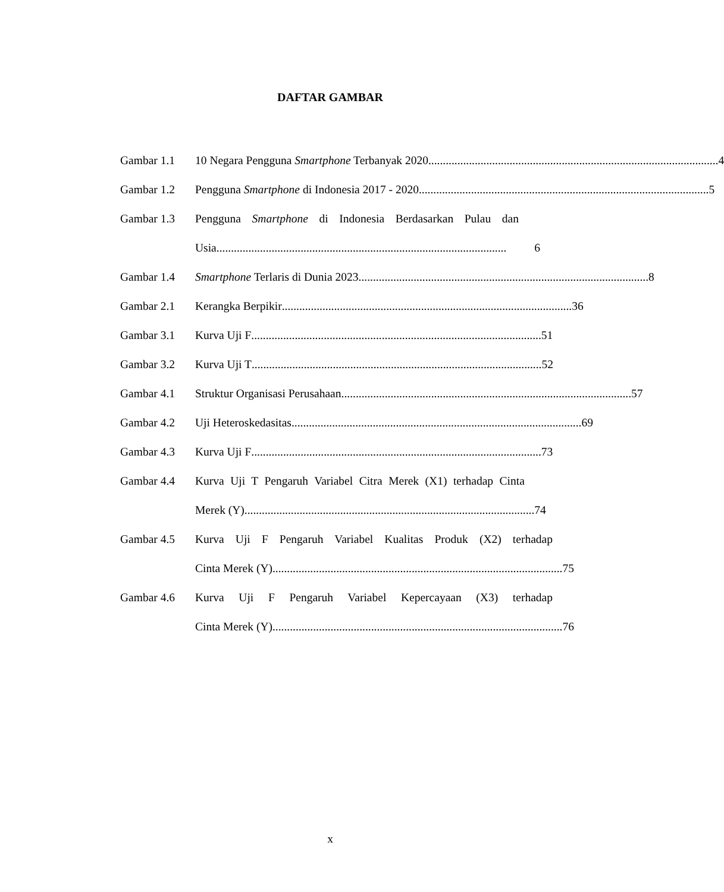DAFTAR GAMBAR
Gambar 1.1 10 Negara Pengguna Smartphone Terbanyak 2020 .................................................................................................... 4
Gambar 1.2 Pengguna Smartphone di Indonesia 2017 - 2020.................................................................................................... 5
Gambar 1.3 Pengguna Smartphone di Indonesia Berdasarkan Pulau dan
Usia.................................................................................................... 6
Gambar 1.4 Smartphone Terlaris di Dunia 2023 .................................................................................................... 8
Gambar 2.1 Kerangka Berpikir .................................................................................................... 36
Gambar 3.1 Kurva Uji F.................................................................................................... 51
Gambar 3.2 Kurva Uji T.................................................................................................... 52
Gambar 4.1 Struktur Organisasi Perusahaan.................................................................................................... 57
Gambar 4.2 Uji Heteroskedasitas .................................................................................................... 69
Gambar 4.3 Kurva Uji F.................................................................................................... 73
Gambar 4.4 Kurva Uji T Pengaruh Variabel Citra Merek (X1) terhadap Cinta
Merek (Y).................................................................................................... 74
Gambar 4.5 Kurva Uji F Pengaruh Variabel Kualitas Produk (X2) terhadap
Cinta Merek (Y) .................................................................................................... 75
Gambar 4.6 Kurva Uji F Pengaruh Variabel Kepercayaan (X3) terhadap
Cinta Merek (Y) .................................................................................................... 76
x